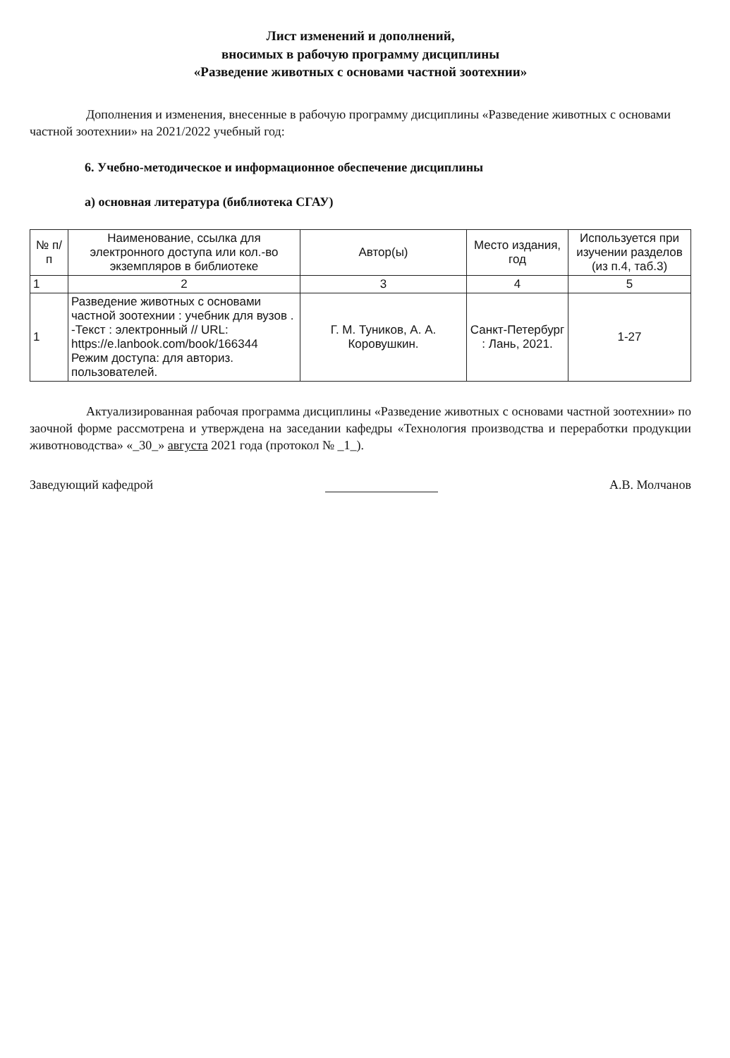Лист изменений и дополнений,
вносимых в рабочую программу дисциплины
«Разведение животных с основами частной зоотехнии»
Дополнения и изменения, внесенные в рабочую программу дисциплины «Разведение животных с основами частной зоотехнии» на 2021/2022 учебный год:
6. Учебно-методическое и информационное обеспечение дисциплины
а) основная литература (библиотека СГАУ)
| № п/п | Наименование, ссылка для электронного доступа или кол.-во экземпляров в библиотеке | Автор(ы) | Место издания, год | Используется при изучении разделов (из п.4, таб.3) |
| --- | --- | --- | --- | --- |
| 1 | 2 | 3 | 4 | 5 |
| 1 | Разведение животных с основами частной зоотехнии : учебник для вузов . -Текст : электронный // URL: https://e.lanbook.com/book/166344 Режим доступа: для авториз. пользователей. | Г. М. Туников, А. А. Коровушкин. | Санкт-Петербург : Лань, 2021. | 1-27 |
Актуализированная рабочая программа дисциплины «Разведение животных с основами частной зоотехнии» по заочной форме рассмотрена и утверждена на заседании кафедры «Технология производства и переработки продукции животноводства» «_30_» августа 2021 года (протокол № _1_).
Заведующий кафедрой А.В. Молчанов